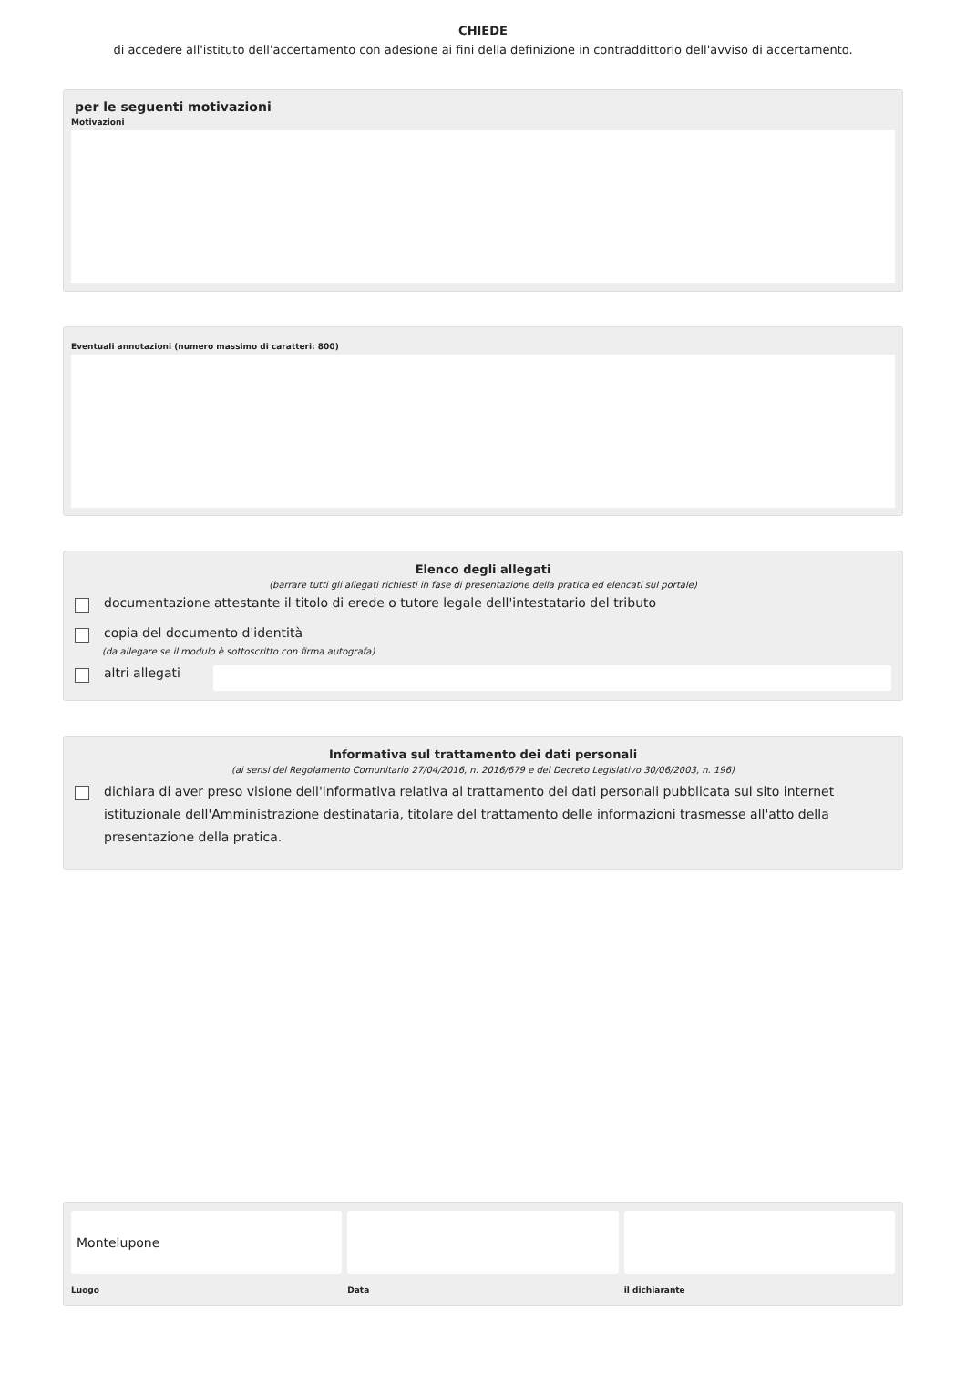CHIEDE
di accedere all'istituto dell'accertamento con adesione ai fini della definizione in contraddittorio dell'avviso di accertamento.
per le seguenti motivazioni
Motivazioni
Eventuali annotazioni (numero massimo di caratteri: 800)
Elenco degli allegati
(barrare tutti gli allegati richiesti in fase di presentazione della pratica ed elencati sul portale)
documentazione attestante il titolo di erede o tutore legale dell'intestatario del tributo
copia del documento d'identità
(da allegare se il modulo è sottoscritto con firma autografa)
altri allegati
Informativa sul trattamento dei dati personali
(ai sensi del Regolamento Comunitario 27/04/2016, n. 2016/679 e del Decreto Legislativo 30/06/2003, n. 196)
dichiara di aver preso visione dell'informativa relativa al trattamento dei dati personali pubblicata sul sito internet istituzionale dell'Amministrazione destinataria, titolare del trattamento delle informazioni trasmesse all'atto della presentazione della pratica.
Montelupone
Luogo
Data il dichiarante